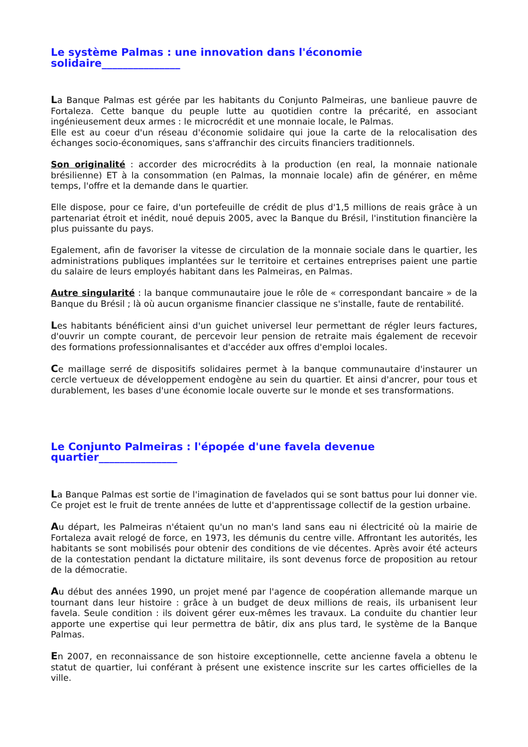Le système Palmas : une innovation dans l'économie solidaire_______________
La Banque Palmas est gérée par les habitants du Conjunto Palmeiras, une banlieue pauvre de Fortaleza. Cette banque du peuple lutte au quotidien contre la précarité, en associant ingénieusement deux armes : le microcrédit et une monnaie locale, le Palmas.
Elle est au coeur d'un réseau d'économie solidaire qui joue la carte de la relocalisation des échanges socio-économiques, sans s'affranchir des circuits financiers traditionnels.
Son originalité : accorder des microcrédits à la production (en real, la monnaie nationale brésilienne) ET à la consommation (en Palmas, la monnaie locale) afin de générer, en même temps, l'offre et la demande dans le quartier.
Elle dispose, pour ce faire, d'un portefeuille de crédit de plus d'1,5 millions de reais grâce à un partenariat étroit et inédit, noué depuis 2005, avec la Banque du Brésil, l'institution financière la plus puissante du pays.
Egalement, afin de favoriser la vitesse de circulation de la monnaie sociale dans le quartier, les administrations publiques implantées sur le territoire et certaines entreprises paient une partie du salaire de leurs employés habitant dans les Palmeiras, en Palmas.
Autre singularité : la banque communautaire joue le rôle de « correspondant bancaire » de la Banque du Brésil ; là où aucun organisme financier classique ne s'installe, faute de rentabilité.
Les habitants bénéficient ainsi d'un guichet universel leur permettant de régler leurs factures, d'ouvrir un compte courant, de percevoir leur pension de retraite mais également de recevoir des formations professionnalisantes et d'accéder aux offres d'emploi locales.
Ce maillage serré de dispositifs solidaires permet à la banque communautaire d'instaurer un cercle vertueux de développement endogène au sein du quartier. Et ainsi d'ancrer, pour tous et durablement, les bases d'une économie locale ouverte sur le monde et ses transformations.
Le Conjunto Palmeiras : l'épopée d'une favela devenue quartier_______________
La Banque Palmas est sortie de l'imagination de favelados qui se sont battus pour lui donner vie. Ce projet est le fruit de trente années de lutte et d'apprentissage collectif de la gestion urbaine.
Au départ, les Palmeiras n'étaient qu'un no man's land sans eau ni électricité où la mairie de Fortaleza avait relogé de force, en 1973, les démunis du centre ville. Affrontant les autorités, les habitants se sont mobilisés pour obtenir des conditions de vie décentes. Après avoir été acteurs de la contestation pendant la dictature militaire, ils sont devenus force de proposition au retour de la démocratie.
Au début des années 1990, un projet mené par l'agence de coopération allemande marque un tournant dans leur histoire : grâce à un budget de deux millions de reais, ils urbanisent leur favela. Seule condition : ils doivent gérer eux-mêmes les travaux. La conduite du chantier leur apporte une expertise qui leur permettra de bâtir, dix ans plus tard, le système de la Banque Palmas.
En 2007, en reconnaissance de son histoire exceptionnelle, cette ancienne favela a obtenu le statut de quartier, lui conférant à présent une existence inscrite sur les cartes officielles de la ville.